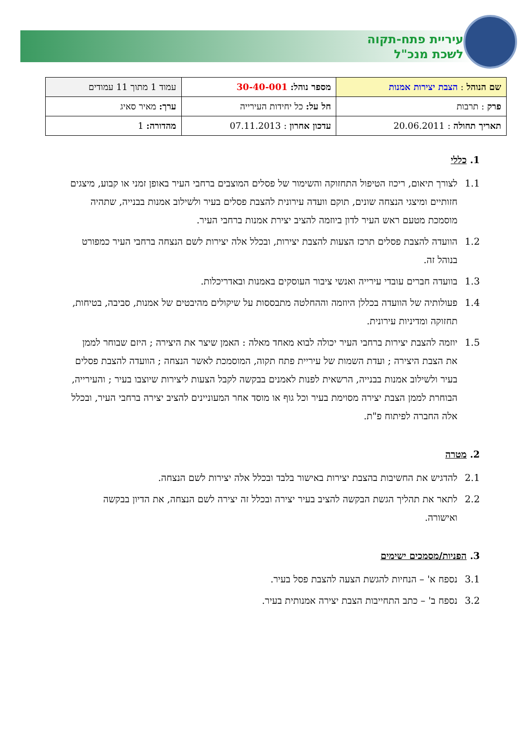עיריית פתח-תקוה
לשכת מנכ"ל
| שם הנוהל : הצבת יצירות אמנות | מספר נוהל: 30-40-001 | עמוד 1 מתוך 11 עמודים |
| פרק : תרבות | חל על: כל יחידות העירייה | ערך: מאיר סאיג |
| תאריך תחולה : 20.06.2011 | עדכון אחרון : 07.11.2013 | מהדורה: 1 |
1. כללי
1.1 לצורך תיאום, ריכוז הטיפול התחזוקה והשימור של פסלים המוצבים ברחבי העיר באופן זמני או קבוע, מיצגים חזותיים ומיצגי הנצחה שונים, תוקם וועדה עירונית להצבת פסלים בעיר ולשילוב אמנות בבנייה, שתהיה מוסמכת מטעם ראש העיר לדון ביוזמה להציב יצירת אמנות ברחבי העיר.
1.2 הוועדה להצבת פסלים תרכז הצעות להצבת יצירות, ובכלל אלה יצירות לשם הנצחה ברחבי העיר כמפורט בנוהל זה.
1.3 בוועדה חברים עובדי עירייה ואנשי ציבור העוסקים באמנות ובאדריכלות.
1.4 פעולותיה של הוועדה בכללן היוזמה וההחלטה מתבססות על שיקולים מהיבטים של אמנות, סביבה, בטיחות, תחזוקה ומדיניות עירונית.
1.5 יוזמה להצבת יצירות ברחבי העיר יכולה לבוא מאחד מאלה : האמן שיצר את היצירה ; היזם שבוחר לממן את הצבת היצירה ; ועדת השמות של עיריית פתח תקוה, המוסמכת לאשר הנצחה ; הוועדה להצבת פסלים בעיר ולשילוב אמנות בבנייה, הרשאית לפנות לאמנים בבקשה לקבל הצעות ליצירות שיוצבו בעיר ; והעירייה, הבוחרת לממן הצבת יצירה מסוימת בעיר וכל גוף או מוסד אחר המעוניינים להציב יצירה ברחבי העיר, ובכלל אלה החברה לפיתוח פ"ת.
2. מטרה
2.1 להדגיש את החשיבות בהצבת יצירות באישור בלבד ובכלל אלה יצירות לשם הנצחה.
2.2 לתאר את תהליך הגשת הבקשה להציב בעיר יצירה ובכלל זה יצירה לשם הנצחה, את הדיון בבקשה ואישורה.
3. הפניות/מסמכים ישימים
3.1 נספח א' – הנחיות להגשת הצעה להצבת פסל בעיר.
3.2 נספח ב' – כתב התחייבות הצבת יצירה אמנותית בעיר.